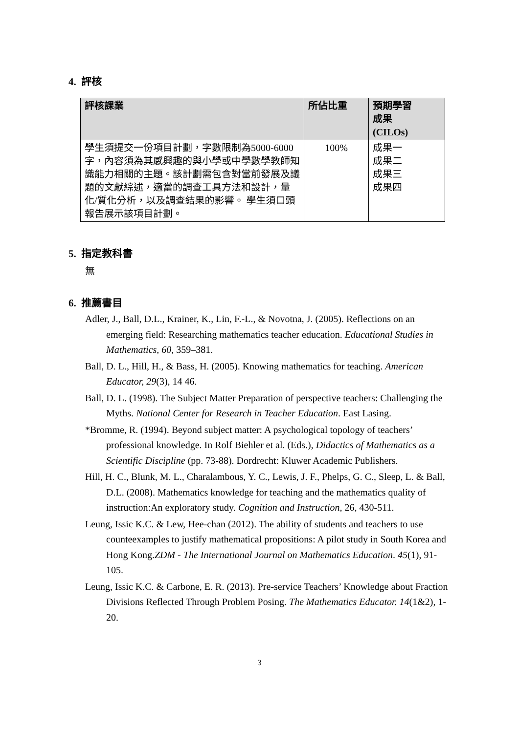4. 評核
| 評核課業 | 所佔比重 | 預期學習 成果 (CILOs) |
| --- | --- | --- |
| 學生須提交一份項目計劃，字數限制為5000-6000 字，內容須為其感興趣的與小學或中學數學教師知識能力相關的主題。該計劃需包含對當前發展及議題的文獻綜述，適當的調查工具方法和設計，量化/質化分析，以及調查結果的影響。 學生須口頭報告展示該項目計劃。 | 100% | 成果一 成果二 成果三 成果四 |
5. 指定教科書
無
6. 推薦書目
Adler, J., Ball, D.L., Krainer, K., Lin, F.-L., & Novotna, J. (2005). Reflections on an emerging field: Researching mathematics teacher education. Educational Studies in Mathematics, 60, 359–381.
Ball, D. L., Hill, H., & Bass, H. (2005). Knowing mathematics for teaching. American Educator, 29(3), 14 46.
Ball, D. L. (1998). The Subject Matter Preparation of perspective teachers: Challenging the Myths. National Center for Research in Teacher Education. East Lasing.
*Bromme, R. (1994). Beyond subject matter: A psychological topology of teachers’ professional knowledge. In Rolf Biehler et al. (Eds.), Didactics of Mathematics as a Scientific Discipline (pp. 73-88). Dordrecht: Kluwer Academic Publishers.
Hill, H. C., Blunk, M. L., Charalambous, Y. C., Lewis, J. F., Phelps, G. C., Sleep, L. & Ball, D.L. (2008). Mathematics knowledge for teaching and the mathematics quality of instruction:An exploratory study. Cognition and Instruction, 26, 430-511.
Leung, Issic K.C. & Lew, Hee-chan (2012). The ability of students and teachers to use counteexamples to justify mathematical propositions: A pilot study in South Korea and Hong Kong.ZDM - The International Journal on Mathematics Education. 45(1), 91-105.
Leung, Issic K.C. & Carbone, E. R. (2013). Pre-service Teachers’ Knowledge about Fraction Divisions Reflected Through Problem Posing. The Mathematics Educator. 14(1&2), 1-20.
3